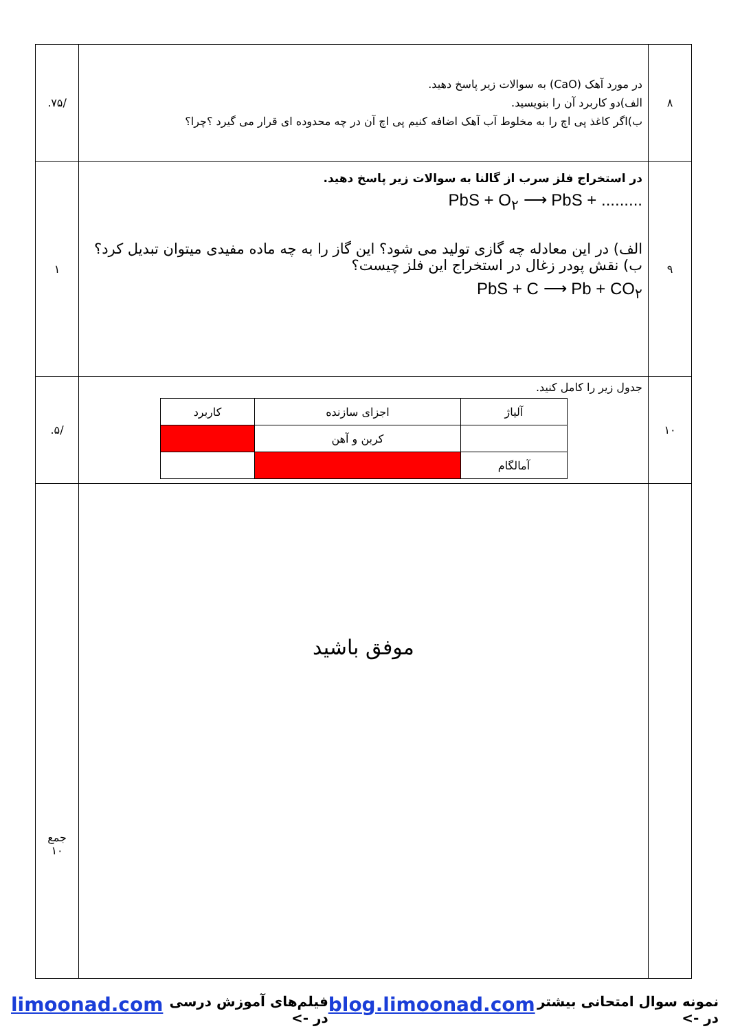| ۸ | در مورد آهک (CaO) به سوالات زیر پاسخ دهید. الف)دو کاربرد آن را بنویسید. ب)اگر کاغذ پی اچ را به مخلوط آب آهک اضافه کنیم پی اچ آن در چه محدوده ای قرار می گیرد ؟چرا؟ | /۷۵. |
| ۹ | در استخراج فلز سرب از گالنا به سوالات زیر پاسخ دهید. PbS + O<sub>۲</sub> ⟶ PbS + ......... الف) در این معادله چه گازی تولید می شود؟ این گاز را به چه ماده مفیدی میتوان تبدیل کرد؟ ب) نقش پودر زغال در استخراج این فلز چیست؟ PbS + C ⟶ Pb + CO<sub>۲</sub> | ۱ |
| ۱۰ | جدول زیر را کامل کنید. / آلیاژ / اجزای سازنده / کاربرد / / / کربن و آهن / / / آمالگام / / / | /۵. |
| | موفق باشید | جمع ۱۰ |
نمونه سوال امتحانی بیشتر در -> blog.limoonad.com فیلم‌های آموزش درسی در -> limoonad.com